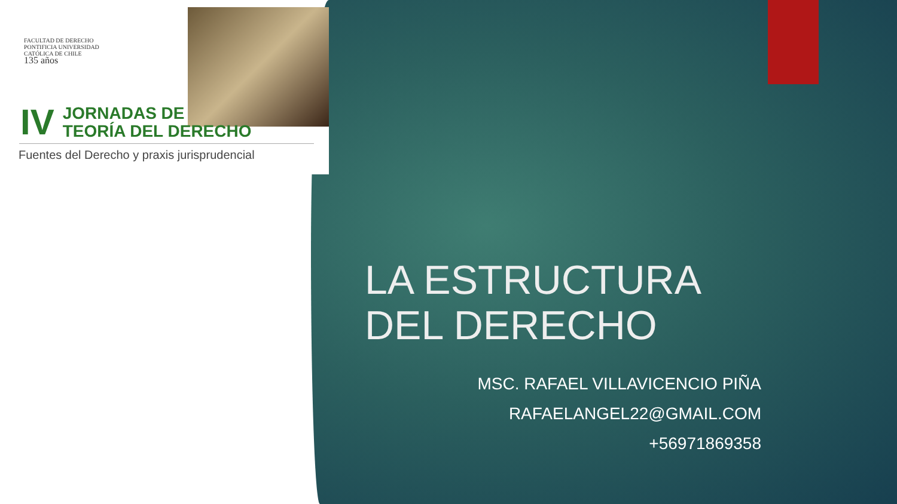FACULTAD DE DERECHO
PONTIFICIA UNIVERSIDAD
CATÓLICA DE CHILE
135 años
IV JORNADAS DE
TEORÍA DEL DERECHO
Fuentes del Derecho y praxis jurisprudencial
LA ESTRUCTURA
DEL DERECHO
MSC. RAFAEL VILLAVICENCIO PIÑA
RAFAELANGEL22@GMAIL.COM
+56971869358